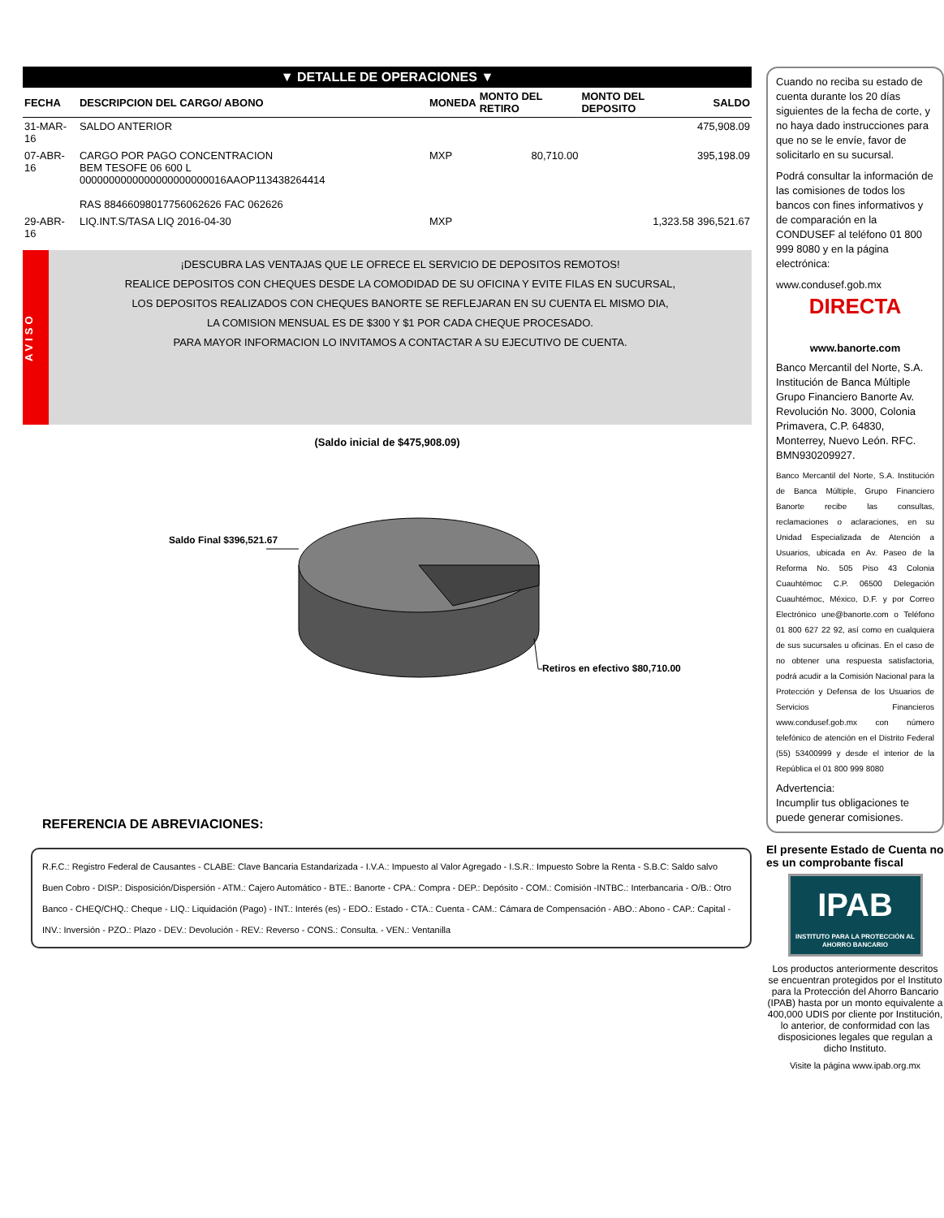▼ DETALLE DE OPERACIONES ▼
| FECHA | DESCRIPCION DEL CARGO/ ABONO | MONEDA | MONTO DEL RETIRO | MONTO DEL DEPOSITO | SALDO |
| --- | --- | --- | --- | --- | --- |
| 31-MAR-16 | SALDO ANTERIOR | | | | 475,908.09 |
| 07-ABR-16 | CARGO POR PAGO CONCENTRACION BEM TESOFE 06 600 L 0000000000000000000000016AAOP113438264414 RAS 88466098017756062626 FAC 062626 | MXP | 80,710.00 | | 395,198.09 |
| 29-ABR-16 | LIQ.INT.S/TASA LIQ 2016-04-30 | MXP | | 1,323.58 | 396,521.67 |
AVISO
¡DESCUBRA LAS VENTAJAS QUE LE OFRECE EL SERVICIO DE DEPOSITOS REMOTOS!
REALICE DEPOSITOS CON CHEQUES DESDE LA COMODIDAD DE SU OFICINA Y EVITE FILAS EN SUCURSAL,
LOS DEPOSITOS REALIZADOS CON CHEQUES BANORTE SE REFLEJARAN EN SU CUENTA EL MISMO DIA,
LA COMISION MENSUAL ES DE $300 Y $1 POR CADA CHEQUE PROCESADO.
PARA MAYOR INFORMACION LO INVITAMOS A CONTACTAR A SU EJECUTIVO DE CUENTA.
(Saldo inicial de $475,908.09)
Saldo Final $396,521.67
Retiros en efectivo $80,710.00
REFERENCIA DE ABREVIACIONES:
R.F.C.: Registro Federal de Causantes - CLABE: Clave Bancaria Estandarizada - I.V.A.: Impuesto al Valor Agregado - I.S.R.: Impuesto Sobre la Renta - S.B.C: Saldo salvo Buen Cobro - DISP.: Disposición/Dispersión - ATM.: Cajero Automático - BTE.: Banorte - CPA.: Compra - DEP.: Depósito - COM.: Comisión -INTBC.: Interbancaria - O/B.: Otro Banco - CHEQ/CHQ.: Cheque - LIQ.: Liquidación (Pago) - INT.: Interés (es) - EDO.: Estado - CTA.: Cuenta - CAM.: Cámara de Compensación - ABO.: Abono - CAP.: Capital - INV.: Inversión - PZO.: Plazo - DEV.: Devolución - REV.: Reverso - CONS.: Consulta. - VEN.: Ventanilla
Cuando no reciba su estado de cuenta durante los 20 días siguientes de la fecha de corte, y no haya dado instrucciones para que no se le envíe, favor de solicitarlo en su sucursal.
Podrá consultar la información de las comisiones de todos los bancos con fines informativos y de comparación en la CONDUSEF al teléfono 01 800 999 8080 y en la página electrónica:
www.condusef.gob.mx
DIRECTA
www.banorte.com
Banco Mercantil del Norte, S.A. Institución de Banca Múltiple Grupo Financiero Banorte Av. Revolución No. 3000, Colonia Primavera, C.P. 64830, Monterrey, Nuevo León. RFC. BMN930209927.
Banco Mercantil del Norte, S.A. Institución de Banca Múltiple, Grupo Financiero Banorte recibe las consultas, reclamaciones o aclaraciones, en su Unidad Especializada de Atención a Usuarios, ubicada en Av. Paseo de la Reforma No. 505 Piso 43 Colonia Cuauhtémoc C.P. 06500 Delegación Cuauhtémoc, México, D.F. y por Correo Electrónico une@banorte.com o Teléfono 01 800 627 22 92, así como en cualquiera de sus sucursales u oficinas. En el caso de no obtener una respuesta satisfactoria, podrá acudir a la Comisión Nacional para la Protección y Defensa de los Usuarios de Servicios Financieros www.condusef.gob.mx con número telefónico de atención en el Distrito Federal (55) 53400999 y desde el interior de la República el 01 800 999 8080
Advertencia:
Incumplir tus obligaciones te puede generar comisiones.
El presente Estado de Cuenta no es un comprobante fiscal
IPAB
INSTITUTO PARA LA PROTECCIÓN AL AHORRO BANCARIO
Los productos anteriormente descritos se encuentran protegidos por el Instituto para la Protección del Ahorro Bancario (IPAB) hasta por un monto equivalente a 400,000 UDIS por cliente por Institución, lo anterior, de conformidad con las disposiciones legales que regulan a dicho Instituto.
Visite la página www.ipab.org.mx